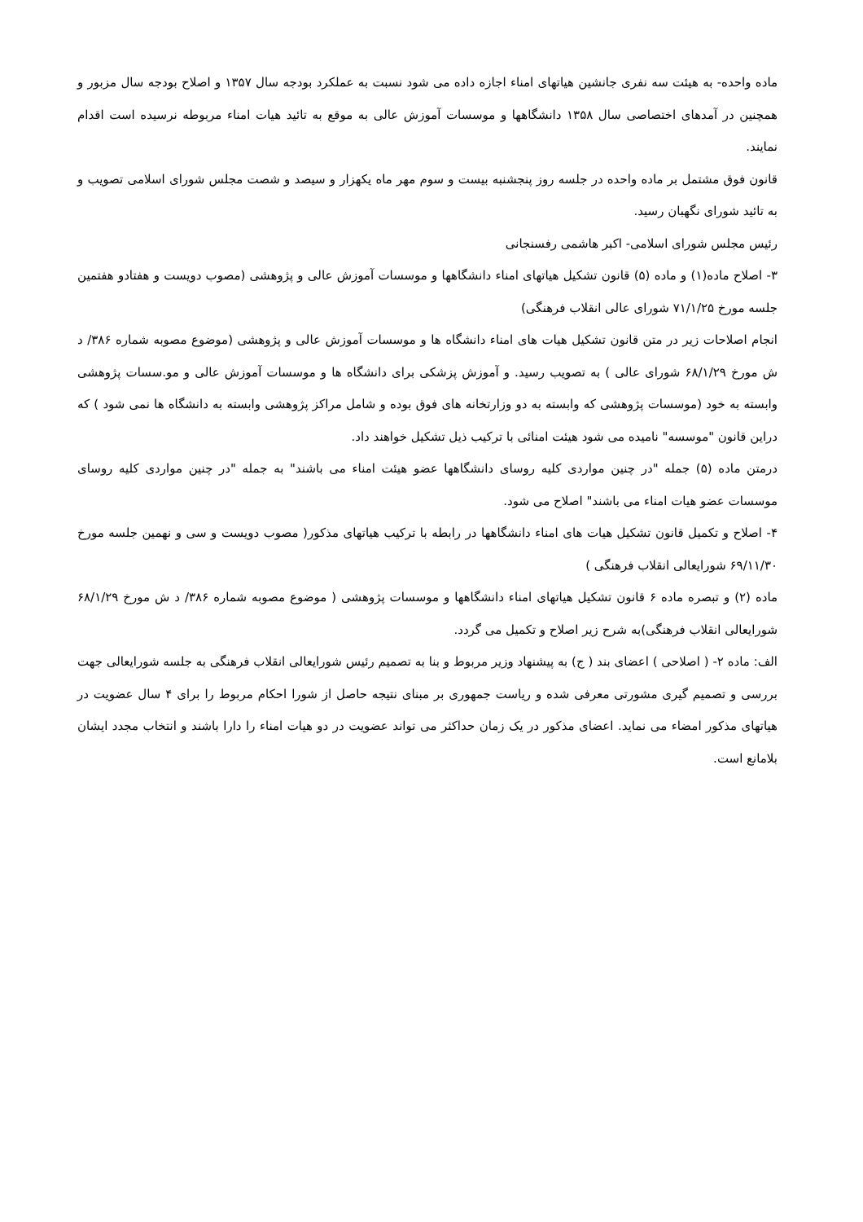ماده واحده- به هیئت سه نفری جانشین هیاتهای امناء اجازه داده می شود نسبت به عملکرد بودجه سال ۱۳۵۷ و اصلاح بودجه سال مزبور و همچنین در آمدهای اختصاصی سال ۱۳۵۸ دانشگاهها و موسسات آموزش عالی به موقع به تائید هیات امناء مربوطه نرسیده است اقدام نمایند.
قانون فوق مشتمل بر ماده واحده در جلسه روز پنجشنبه بیست و سوم مهر ماه یکهزار و سیصد و شصت مجلس شورای اسلامی تصویب و به تائید شورای نگهبان رسید.
رئیس مجلس شورای اسلامی- اکبر هاشمی رفسنجانی
۳- اصلاح ماده(۱) و ماده (۵) قانون تشکیل هیاتهای امناء دانشگاهها و موسسات آموزش عالی و پژوهشی (مصوب دویست و هفتادو هفتمین جلسه مورخ ۷۱/۱/۲۵ شورای عالی انقلاب فرهنگی)
انجام اصلاحات زیر در متن قانون تشکیل هیات های امناء دانشگاه ها و موسسات آموزش عالی و پژوهشی (موضوع مصوبه شماره ۳۸۶/ د ش مورخ ۶۸/۱/۲۹ شورای عالی ) به تصویب رسید. و آموزش پزشکی برای دانشگاه ها و موسسات آموزش عالی و مو.سسات پژوهشی وابسته به خود (موسسات پژوهشی که وابسته به دو وزارتخانه های فوق بوده و شامل مراکز پژوهشی وابسته به دانشگاه ها نمی شود ) که دراین قانون "موسسه" نامیده می شود هیئت امنائی با ترکیب ذیل تشکیل خواهند داد.
درمتن ماده (۵) جمله "در چنین مواردی کلیه روسای دانشگاهها عضو هیئت امناء می باشند" به جمله "در چنین مواردی کلیه روسای موسسات عضو هیات امناء می باشند" اصلاح می شود.
۴- اصلاح و تکمیل قانون تشکیل هیات های امناء دانشگاهها در رابطه با ترکیب هیاتهای مذکور( مصوب دویست و سی و نهمین جلسه مورخ ۶۹/۱۱/۳۰ شورایعالی انقلاب فرهنگی )
ماده (۲) و تبصره ماده ۶ قانون تشکیل هیاتهای امناء دانشگاهها و موسسات پژوهشی ( موضوع مصوبه شماره ۳۸۶/ د ش مورخ ۶۸/۱/۲۹ شورایعالی انقلاب فرهنگی)به شرح زیر اصلاح و تکمیل می گردد.
الف: ماده ۲- ( اصلاحی ) اعضای بند ( ج) به پیشنهاد وزیر مربوط و بنا به تصمیم رئیس شورایعالی انقلاب فرهنگی به جلسه شورایعالی جهت بررسی و تصمیم گیری مشورتی معرفی شده و ریاست جمهوری بر مبنای نتیجه حاصل از شورا احکام مربوط را برای ۴ سال عضویت در هیاتهای مذکور امضاء می نماید. اعضای مذکور در یک زمان حداکثر می تواند عضویت در دو هیات امناء را دارا باشند و انتخاب مجدد ایشان بلامانع است.